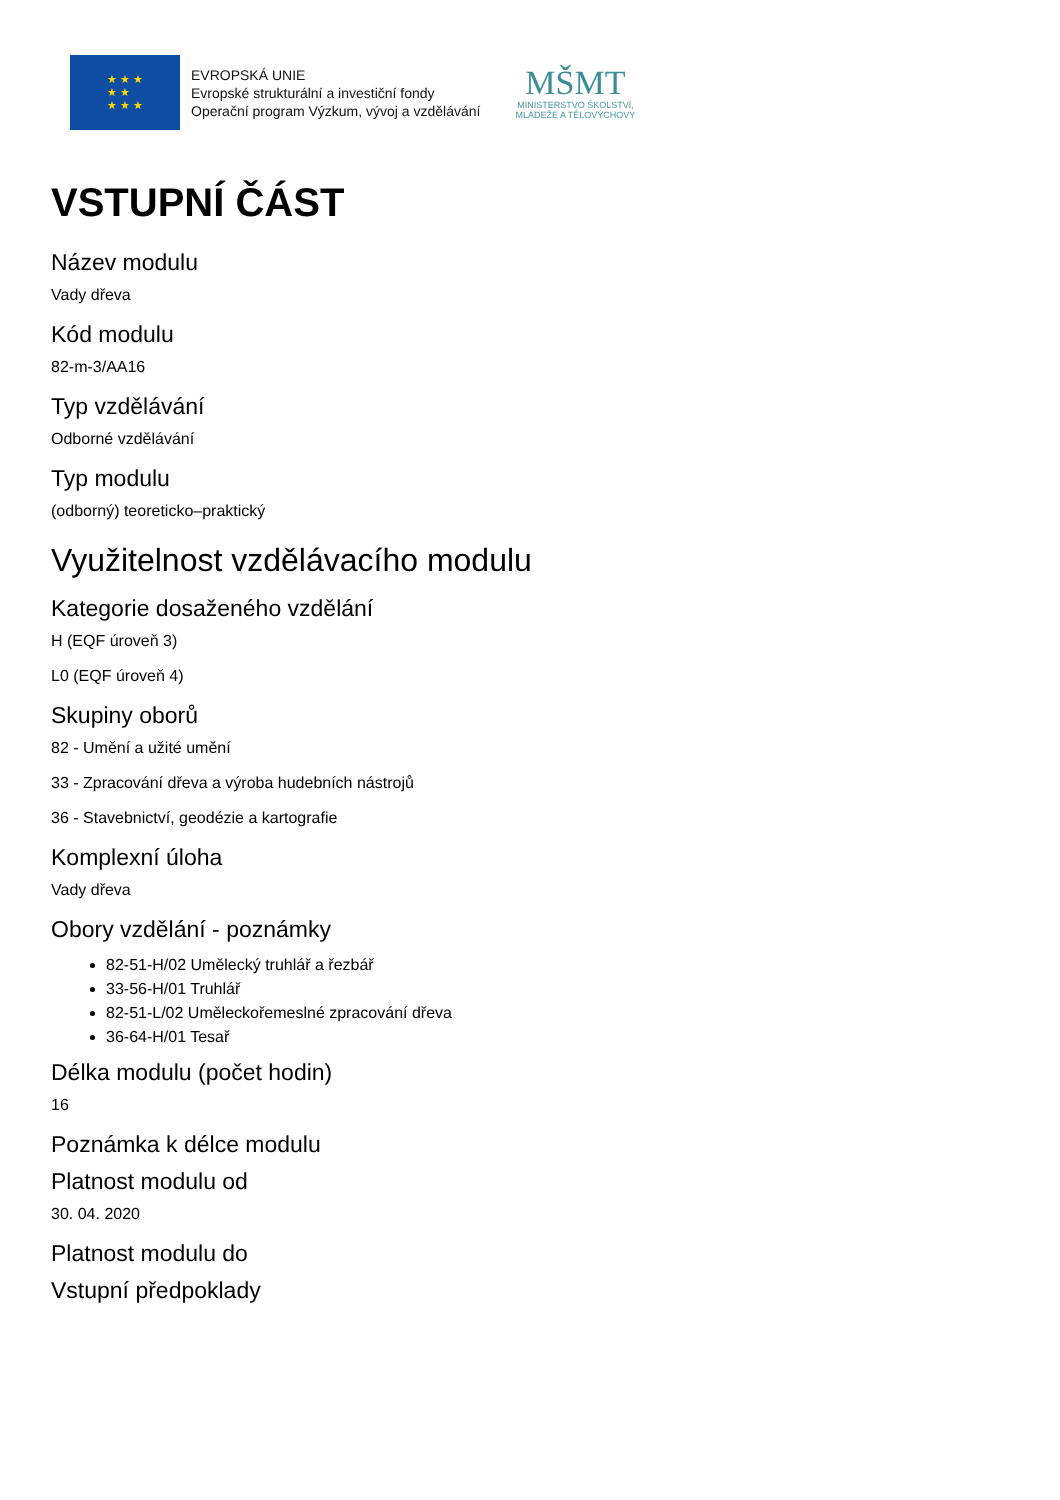★ ★ ★
★ ★
★ ★ ★
EVROPSKÁ UNIE
Evropské strukturální a investiční fondy
Operační program Výzkum, vývoj a vzdělávání
MŠMT
MINISTERSTVO ŠKOLSTVÍ,
MLÁDEŽE A TĚLOVÝCHOVY
VSTUPNÍ ČÁST
Název modulu
Vady dřeva
Kód modulu
82-m-3/AA16
Typ vzdělávání
Odborné vzdělávání
Typ modulu
(odborný) teoreticko–praktický
Využitelnost vzdělávacího modulu
Kategorie dosaženého vzdělání
H (EQF úroveň 3)
L0 (EQF úroveň 4)
Skupiny oborů
82 - Umění a užité umění
33 - Zpracování dřeva a výroba hudebních nástrojů
36 - Stavebnictví, geodézie a kartografie
Komplexní úloha
Vady dřeva
Obory vzdělání - poznámky
82-51-H/02 Umělecký truhlář a řezbář
33-56-H/01 Truhlář
82-51-L/02 Uměleckořemeslné zpracování dřeva
36-64-H/01 Tesař
Délka modulu (počet hodin)
16
Poznámka k délce modulu
Platnost modulu od
30. 04. 2020
Platnost modulu do
Vstupní předpoklady